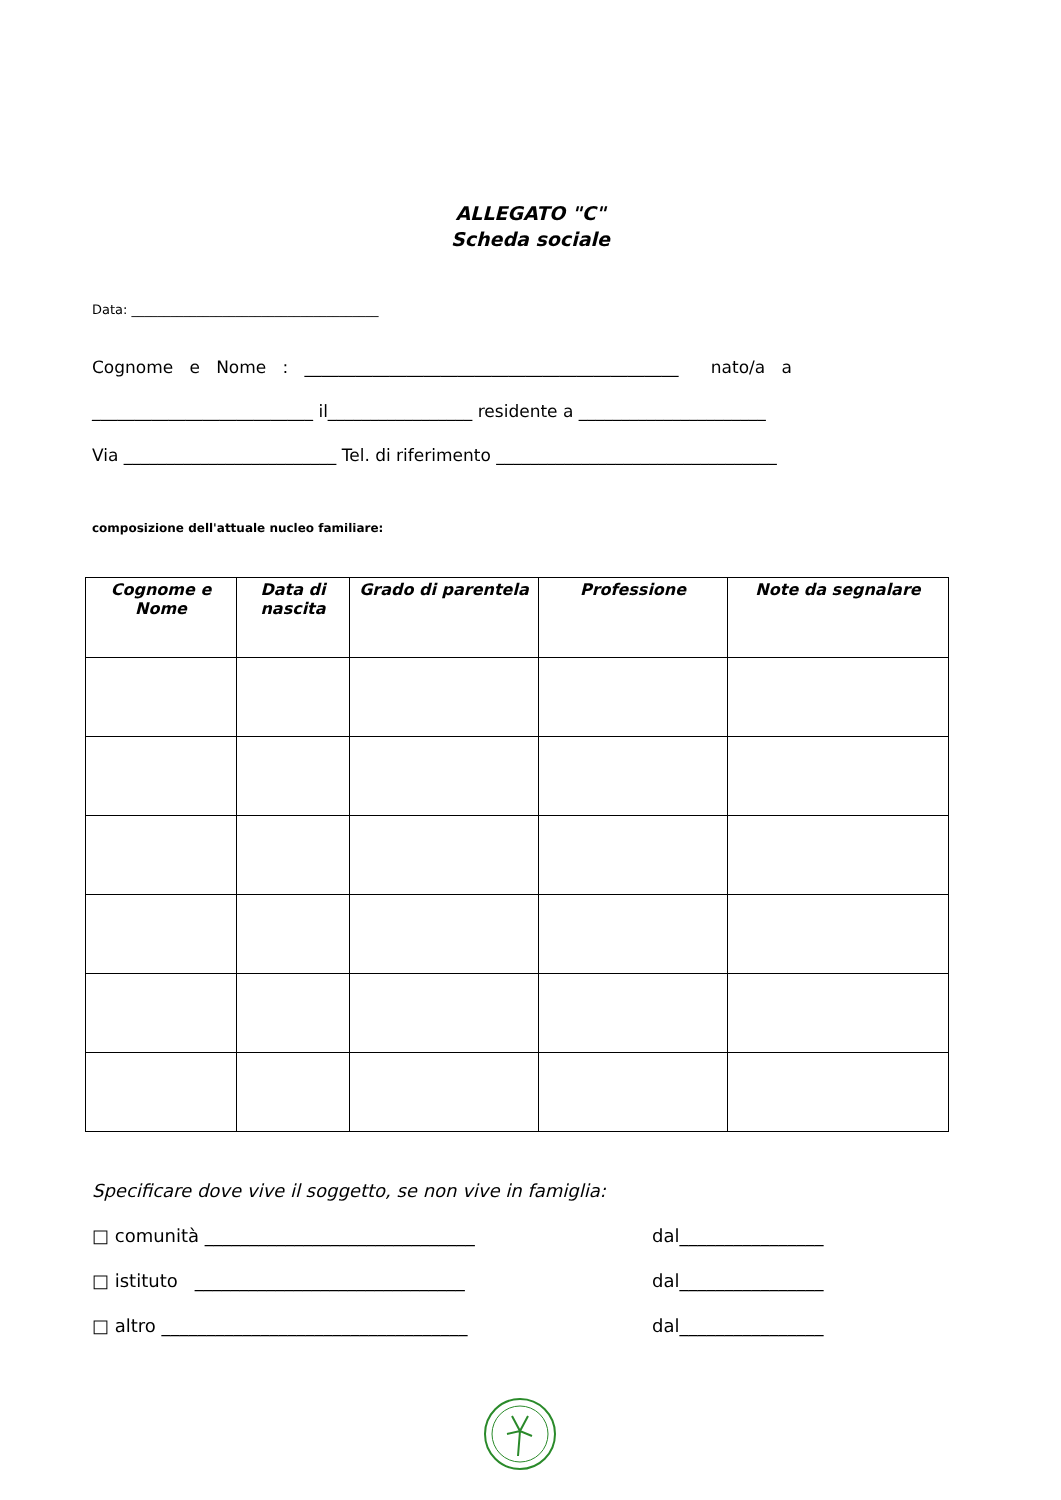ALLEGATO "C"
Scheda sociale
Data: ______________________________________
Cognome e Nome : ____________________________________________ nato/a a
__________________________ il_________________ residente a ______________________
Via _________________________ Tel. di riferimento _________________________________
composizione dell'attuale nucleo familiare:
| Cognome e Nome | Data di nascita | Grado di parentela | Professione | Note da segnalare |
| --- | --- | --- | --- | --- |
Specificare dove vive il soggetto, se non vive in famiglia:
□ comunità ______________________________ dal________________
□ istituto ______________________________ dal________________
□ altro __________________________________ dal________________